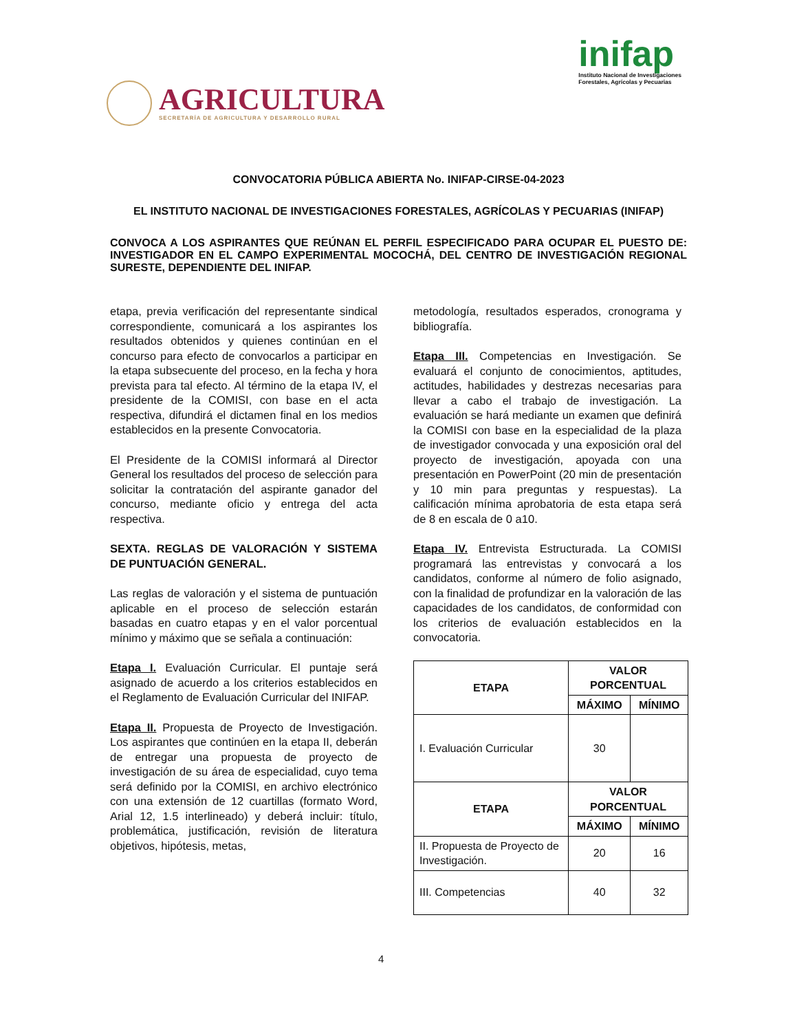AGRICULTURA
SECRETARÍA DE AGRICULTURA Y DESARROLLO RURAL
inifap
Instituto Nacional de Investigaciones
Forestales, Agrícolas y Pecuarias
CONVOCATORIA PÚBLICA ABIERTA No. INIFAP-CIRSE-04-2023
EL INSTITUTO NACIONAL DE INVESTIGACIONES FORESTALES, AGRÍCOLAS Y PECUARIAS (INIFAP)
CONVOCA A LOS ASPIRANTES QUE REÚNAN EL PERFIL ESPECIFICADO PARA OCUPAR EL PUESTO DE: INVESTIGADOR EN EL CAMPO EXPERIMENTAL MOCOCHÁ, DEL CENTRO DE INVESTIGACIÓN REGIONAL SURESTE, DEPENDIENTE DEL INIFAP.
etapa, previa verificación del representante sindical correspondiente, comunicará a los aspirantes los resultados obtenidos y quienes continúan en el concurso para efecto de convocarlos a participar en la etapa subsecuente del proceso, en la fecha y hora prevista para tal efecto. Al término de la etapa IV, el presidente de la COMISI, con base en el acta respectiva, difundirá el dictamen final en los medios establecidos en la presente Convocatoria.
El Presidente de la COMISI informará al Director General los resultados del proceso de selección para solicitar la contratación del aspirante ganador del concurso, mediante oficio y entrega del acta respectiva.
SEXTA. REGLAS DE VALORACIÓN Y SISTEMA DE PUNTUACIÓN GENERAL.
Las reglas de valoración y el sistema de puntuación aplicable en el proceso de selección estarán basadas en cuatro etapas y en el valor porcentual mínimo y máximo que se señala a continuación:
Etapa I. Evaluación Curricular. El puntaje será asignado de acuerdo a los criterios establecidos en el Reglamento de Evaluación Curricular del INIFAP.
Etapa II. Propuesta de Proyecto de Investigación. Los aspirantes que continúen en la etapa II, deberán de entregar una propuesta de proyecto de investigación de su área de especialidad, cuyo tema será definido por la COMISI, en archivo electrónico con una extensión de 12 cuartillas (formato Word, Arial 12, 1.5 interlineado) y deberá incluir: título, problemática, justificación, revisión de literatura objetivos, hipótesis, metas,
metodología, resultados esperados, cronograma y bibliografía.
Etapa III. Competencias en Investigación. Se evaluará el conjunto de conocimientos, aptitudes, actitudes, habilidades y destrezas necesarias para llevar a cabo el trabajo de investigación. La evaluación se hará mediante un examen que definirá la COMISI con base en la especialidad de la plaza de investigador convocada y una exposición oral del proyecto de investigación, apoyada con una presentación en PowerPoint (20 min de presentación y 10 min para preguntas y respuestas). La calificación mínima aprobatoria de esta etapa será de 8 en escala de 0 a10.
Etapa IV. Entrevista Estructurada. La COMISI programará las entrevistas y convocará a los candidatos, conforme al número de folio asignado, con la finalidad de profundizar en la valoración de las capacidades de los candidatos, de conformidad con los criterios de evaluación establecidos en la convocatoria.
| ETAPA | VALOR PORCENTUAL | |
| --- | --- | --- |
| | MÁXIMO | MÍNIMO |
| I. Evaluación Curricular | 30 | |
| ETAPA | VALOR PORCENTUAL | |
| | MÁXIMO | MÍNIMO |
| II. Propuesta de Proyecto de Investigación. | 20 | 16 |
| III. Competencias | 40 | 32 |
4